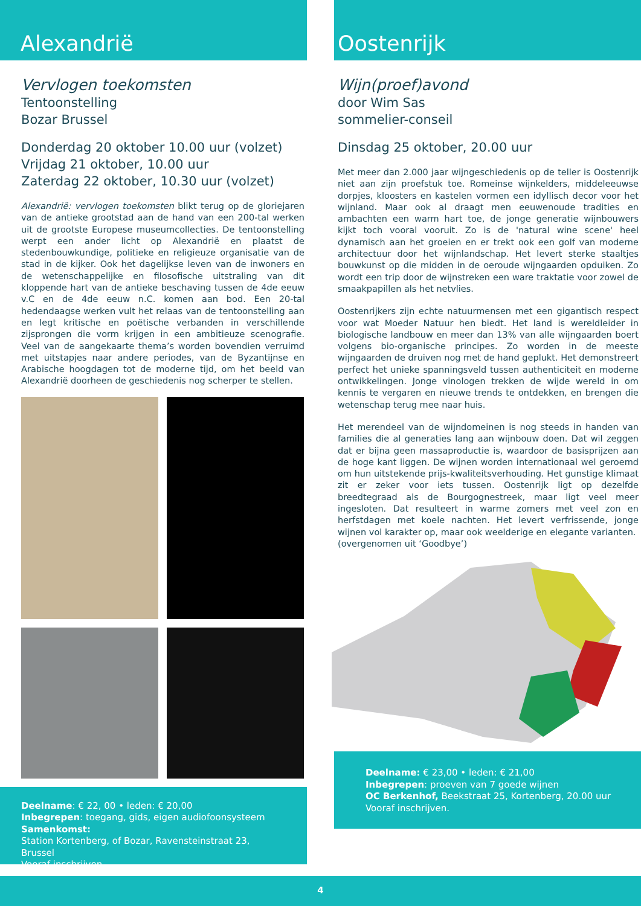Alexandrië
Vervlogen toekomsten
Tentoonstelling
Bozar Brussel
Donderdag 20 oktober 10.00 uur (volzet)
Vrijdag 21 oktober, 10.00 uur
Zaterdag 22 oktober, 10.30 uur (volzet)
Alexandrië: vervlogen toekomsten blikt terug op de gloriejaren van de antieke grootstad aan de hand van een 200-tal werken uit de grootste Europese museumcollecties. De tentoonstelling werpt een ander licht op Alexandrië en plaatst de stedenbouwkundige, politieke en religieuze organisatie van de stad in de kijker. Ook het dagelijkse leven van de inwoners en de wetenschappelijke en filosofische uitstraling van dit kloppende hart van de antieke beschaving tussen de 4de eeuw v.C en de 4de eeuw n.C. komen aan bod. Een 20-tal hedendaagse werken vult het relaas van de tentoonstelling aan en legt kritische en poëtische verbanden in verschillende zijsprongen die vorm krijgen in een ambitieuze scenografie. Veel van de aangekaarte thema’s worden bovendien verruimd met uitstapjes naar andere periodes, van de Byzantijnse en Arabische hoogdagen tot de moderne tijd, om het beeld van Alexandrië doorheen de geschiedenis nog scherper te stellen.
Deelname: € 22, 00 • leden: € 20,00
Inbegrepen: toegang, gids, eigen audiofoonsysteem
Samenkomst:
Station Kortenberg, of Bozar, Ravensteinstraat 23, Brussel
Vooraf inschrijven.
Oostenrijk
Wijn(proef)avond
door Wim Sas
sommelier-conseil
Dinsdag 25 oktober, 20.00 uur
Met meer dan 2.000 jaar wijngeschiedenis op de teller is Oostenrijk niet aan zijn proefstuk toe. Romeinse wijnkelders, middeleeuwse dorpjes, kloosters en kastelen vormen een idyllisch decor voor het wijnland. Maar ook al draagt men eeuwenoude tradities en ambachten een warm hart toe, de jonge generatie wijnbouwers kijkt toch vooral vooruit. Zo is de 'natural wine scene' heel dynamisch aan het groeien en er trekt ook een golf van moderne architectuur door het wijnlandschap. Het levert sterke staaltjes bouwkunst op die midden in de oeroude wijngaarden opduiken. Zo wordt een trip door de wijnstreken een ware traktatie voor zowel de smaakpapillen als het netvlies.
Oostenrijkers zijn echte natuurmensen met een gigantisch respect voor wat Moeder Natuur hen biedt. Het land is wereldleider in biologische landbouw en meer dan 13% van alle wijngaarden boert volgens bio-organische principes. Zo worden in de meeste wijngaarden de druiven nog met de hand geplukt. Het demonstreert perfect het unieke spanningsveld tussen authenticiteit en moderne ontwikkelingen. Jonge vinologen trekken de wijde wereld in om kennis te vergaren en nieuwe trends te ontdekken, en brengen die wetenschap terug mee naar huis.
Het merendeel van de wijndomeinen is nog steeds in handen van families die al generaties lang aan wijnbouw doen. Dat wil zeggen dat er bijna geen massaproductie is, waardoor de basisprijzen aan de hoge kant liggen. De wijnen worden internationaal wel geroemd om hun uitstekende prijs-kwaliteitsverhouding. Het gunstige klimaat zit er zeker voor iets tussen. Oostenrijk ligt op dezelfde breedtegraad als de Bourgognestreek, maar ligt veel meer ingesloten. Dat resulteert in warme zomers met veel zon en herfstdagen met koele nachten. Het levert verfrissende, jonge wijnen vol karakter op, maar ook weelderige en elegante varianten.
(overgenomen uit ‘Goodbye’)
Deelname: € 23,00 • leden: € 21,00
Inbegrepen: proeven van 7 goede wijnen
OC Berkenhof, Beekstraat 25, Kortenberg, 20.00 uur
Vooraf inschrijven.
4